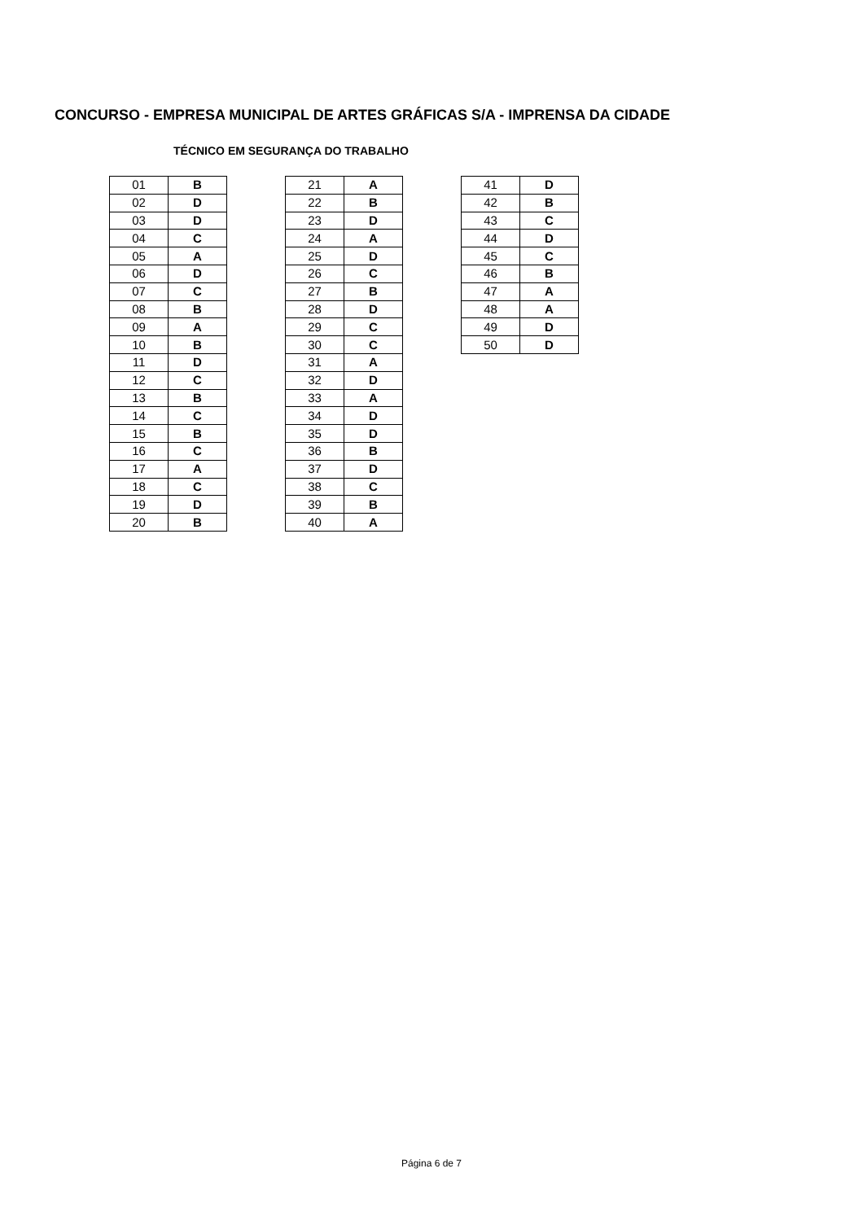CONCURSO - EMPRESA MUNICIPAL DE ARTES GRÁFICAS S/A - IMPRENSA DA CIDADE
TÉCNICO EM SEGURANÇA DO TRABALHO
| 01 | B |
| 02 | D |
| 03 | D |
| 04 | C |
| 05 | A |
| 06 | D |
| 07 | C |
| 08 | B |
| 09 | A |
| 10 | B |
| 11 | D |
| 12 | C |
| 13 | B |
| 14 | C |
| 15 | B |
| 16 | C |
| 17 | A |
| 18 | C |
| 19 | D |
| 20 | B |
| 21 | A |
| 22 | B |
| 23 | D |
| 24 | A |
| 25 | D |
| 26 | C |
| 27 | B |
| 28 | D |
| 29 | C |
| 30 | C |
| 31 | A |
| 32 | D |
| 33 | A |
| 34 | D |
| 35 | D |
| 36 | B |
| 37 | D |
| 38 | C |
| 39 | B |
| 40 | A |
| 41 | D |
| 42 | B |
| 43 | C |
| 44 | D |
| 45 | C |
| 46 | B |
| 47 | A |
| 48 | A |
| 49 | D |
| 50 | D |
Página 6 de 7